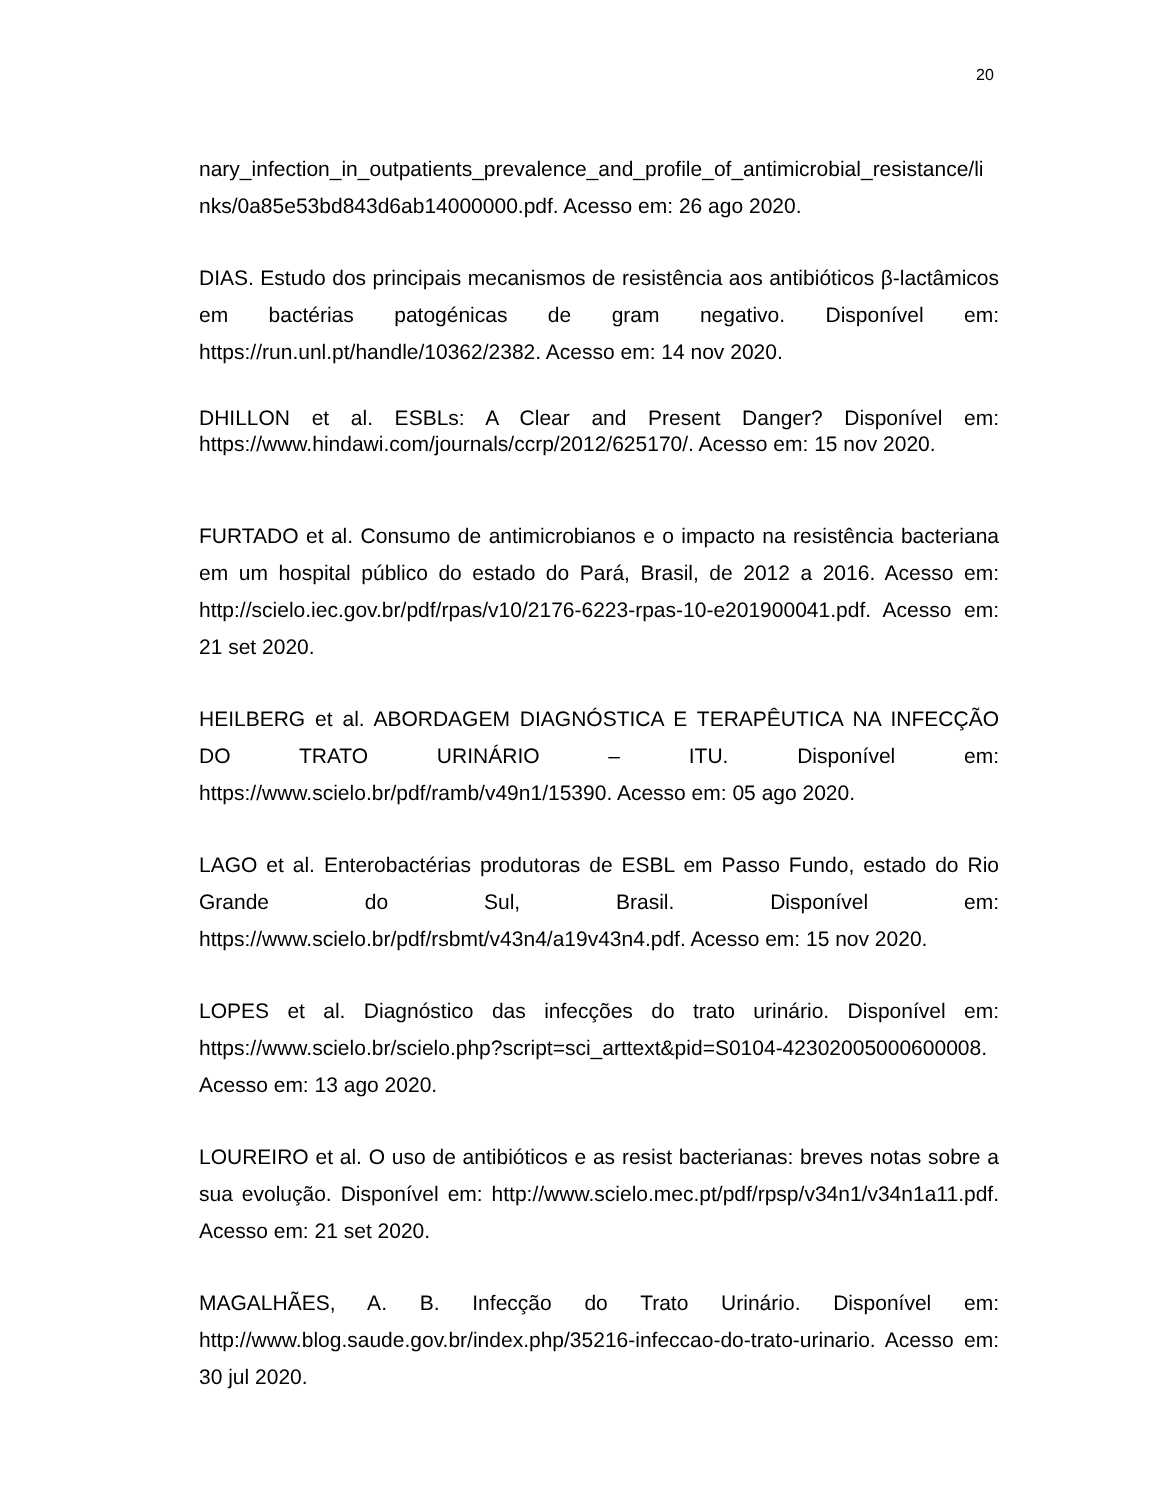20
nary_infection_in_outpatients_prevalence_and_profile_of_antimicrobial_resistance/li nks/0a85e53bd843d6ab14000000.pdf. Acesso em: 26 ago 2020.
DIAS. Estudo dos principais mecanismos de resistência aos antibióticos β-lactâmicos em bactérias patogénicas de gram negativo. Disponível em: https://run.unl.pt/handle/10362/2382. Acesso em: 14 nov 2020.
DHILLON et al. ESBLs: A Clear and Present Danger? Disponível em: https://www.hindawi.com/journals/ccrp/2012/625170/. Acesso em: 15 nov 2020.
FURTADO et al. Consumo de antimicrobianos e o impacto na resistência bacteriana em um hospital público do estado do Pará, Brasil, de 2012 a 2016. Acesso em: http://scielo.iec.gov.br/pdf/rpas/v10/2176-6223-rpas-10-e201900041.pdf. Acesso em: 21 set 2020.
HEILBERG et al. ABORDAGEM DIAGNÓSTICA E TERAPÊUTICA NA INFECÇÃO DO TRATO URINÁRIO – ITU. Disponível em: https://www.scielo.br/pdf/ramb/v49n1/15390. Acesso em: 05 ago 2020.
LAGO et al. Enterobactérias produtoras de ESBL em Passo Fundo, estado do Rio Grande do Sul, Brasil. Disponível em: https://www.scielo.br/pdf/rsbmt/v43n4/a19v43n4.pdf. Acesso em: 15 nov 2020.
LOPES et al. Diagnóstico das infecções do trato urinário. Disponível em: https://www.scielo.br/scielo.php?script=sci_arttext&pid=S0104-42302005000600008. Acesso em: 13 ago 2020.
LOUREIRO et al. O uso de antibióticos e as resist bacterianas: breves notas sobre a sua evolução. Disponível em: http://www.scielo.mec.pt/pdf/rpsp/v34n1/v34n1a11.pdf. Acesso em: 21 set 2020.
MAGALHÃES, A. B. Infecção do Trato Urinário. Disponível em: http://www.blog.saude.gov.br/index.php/35216-infeccao-do-trato-urinario. Acesso em: 30 jul 2020.